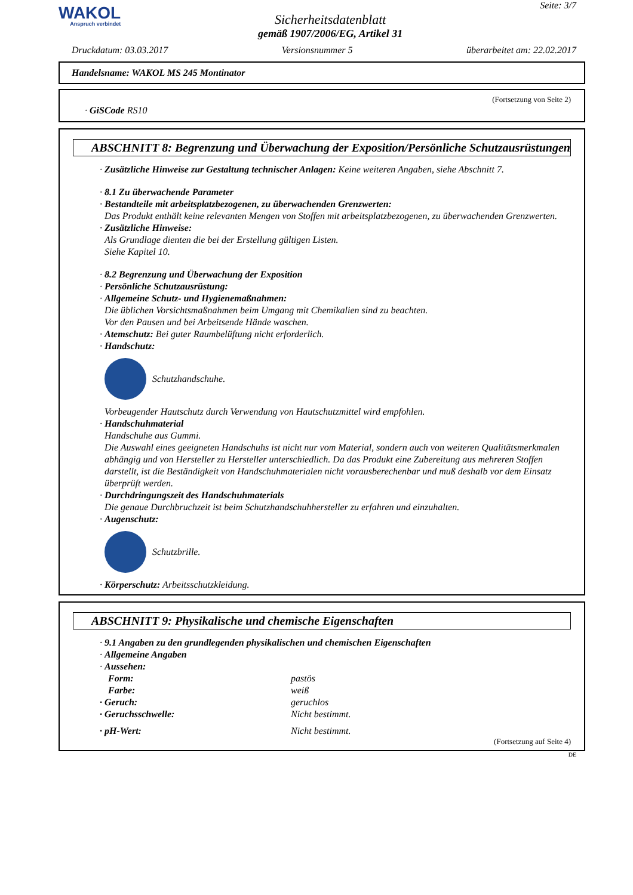WAKOL
Anspruch verbindet
Sicherheitsdatenblatt
gemäß 1907/2006/EG, Artikel 31
Seite: 3/7
Druckdatum: 03.03.2017 Versionsnummer 5 überarbeitet am: 22.02.2017
Handelsname: WAKOL MS 245 Montinator
(Fortsetzung von Seite 2)
· GiSCode RS10
ABSCHNITT 8: Begrenzung und Überwachung der Exposition/Persönliche Schutzausrüstungen
· Zusätzliche Hinweise zur Gestaltung technischer Anlagen: Keine weiteren Angaben, siehe Abschnitt 7.
· 8.1 Zu überwachende Parameter
· Bestandteile mit arbeitsplatzbezogenen, zu überwachenden Grenzwerten:
Das Produkt enthält keine relevanten Mengen von Stoffen mit arbeitsplatzbezogenen, zu überwachenden Grenzwerten.
· Zusätzliche Hinweise:
Als Grundlage dienten die bei der Erstellung gültigen Listen.
Siehe Kapitel 10.
· 8.2 Begrenzung und Überwachung der Exposition
· Persönliche Schutzausrüstung:
· Allgemeine Schutz- und Hygienemaßnahmen:
Die üblichen Vorsichtsmaßnahmen beim Umgang mit Chemikalien sind zu beachten.
Vor den Pausen und bei Arbeitsende Hände waschen.
· Atemschutz: Bei guter Raumbelüftung nicht erforderlich.
· Handschutz:
Schutzhandschuhe.
Vorbeugender Hautschutz durch Verwendung von Hautschutzmittel wird empfohlen.
· Handschuhmaterial
Handschuhe aus Gummi.
Die Auswahl eines geeigneten Handschuhs ist nicht nur vom Material, sondern auch von weiteren Qualitätsmerkmalen abhängig und von Hersteller zu Hersteller unterschiedlich. Da das Produkt eine Zubereitung aus mehreren Stoffen darstellt, ist die Beständigkeit von Handschuhmaterialen nicht vorausberechenbar und muß deshalb vor dem Einsatz überprüft werden.
· Durchdringungszeit des Handschuhmaterials
Die genaue Durchbruchzeit ist beim Schutzhandschuhhersteller zu erfahren und einzuhalten.
· Augenschutz:
Schutzbrille.
· Körperschutz: Arbeitsschutzkleidung.
ABSCHNITT 9: Physikalische und chemische Eigenschaften
· 9.1 Angaben zu den grundlegenden physikalischen und chemischen Eigenschaften
· Allgemeine Angaben
· Aussehen:
Form: pastös
Farbe: weiß
· Geruch: geruchlos
· Geruchsschwelle: Nicht bestimmt.
· pH-Wert: Nicht bestimmt.
(Fortsetzung auf Seite 4)
DE